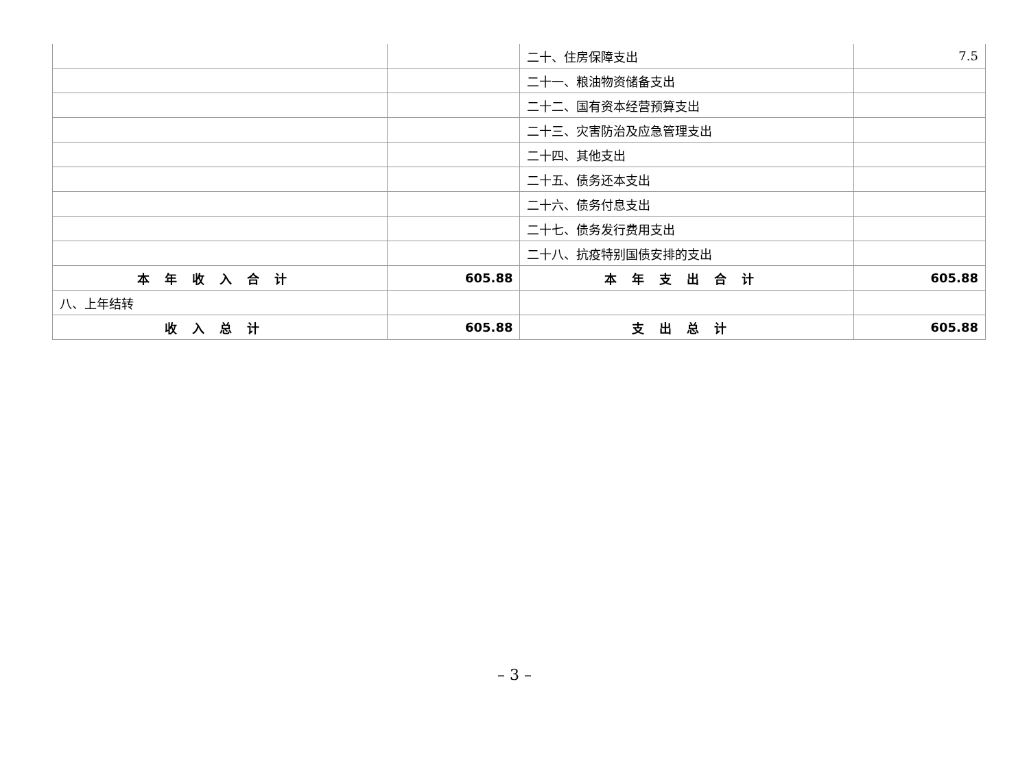| | | 二十、住房保障支出 | 7.5 |
| | | 二十一、粮油物资储备支出 | |
| | | 二十二、国有资本经营预算支出 | |
| | | 二十三、灾害防治及应急管理支出 | |
| | | 二十四、其他支出 | |
| | | 二十五、债务还本支出 | |
| | | 二十六、债务付息支出 | |
| | | 二十七、债务发行费用支出 | |
| | | 二十八、抗疫特别国债安排的支出 | |
| 本年收入合计 | 605.88 | 本年支出合计 | 605.88 |
| 八、上年结转 | | | |
| 收入总计 | 605.88 | 支出总计 | 605.88 |
– 3 –